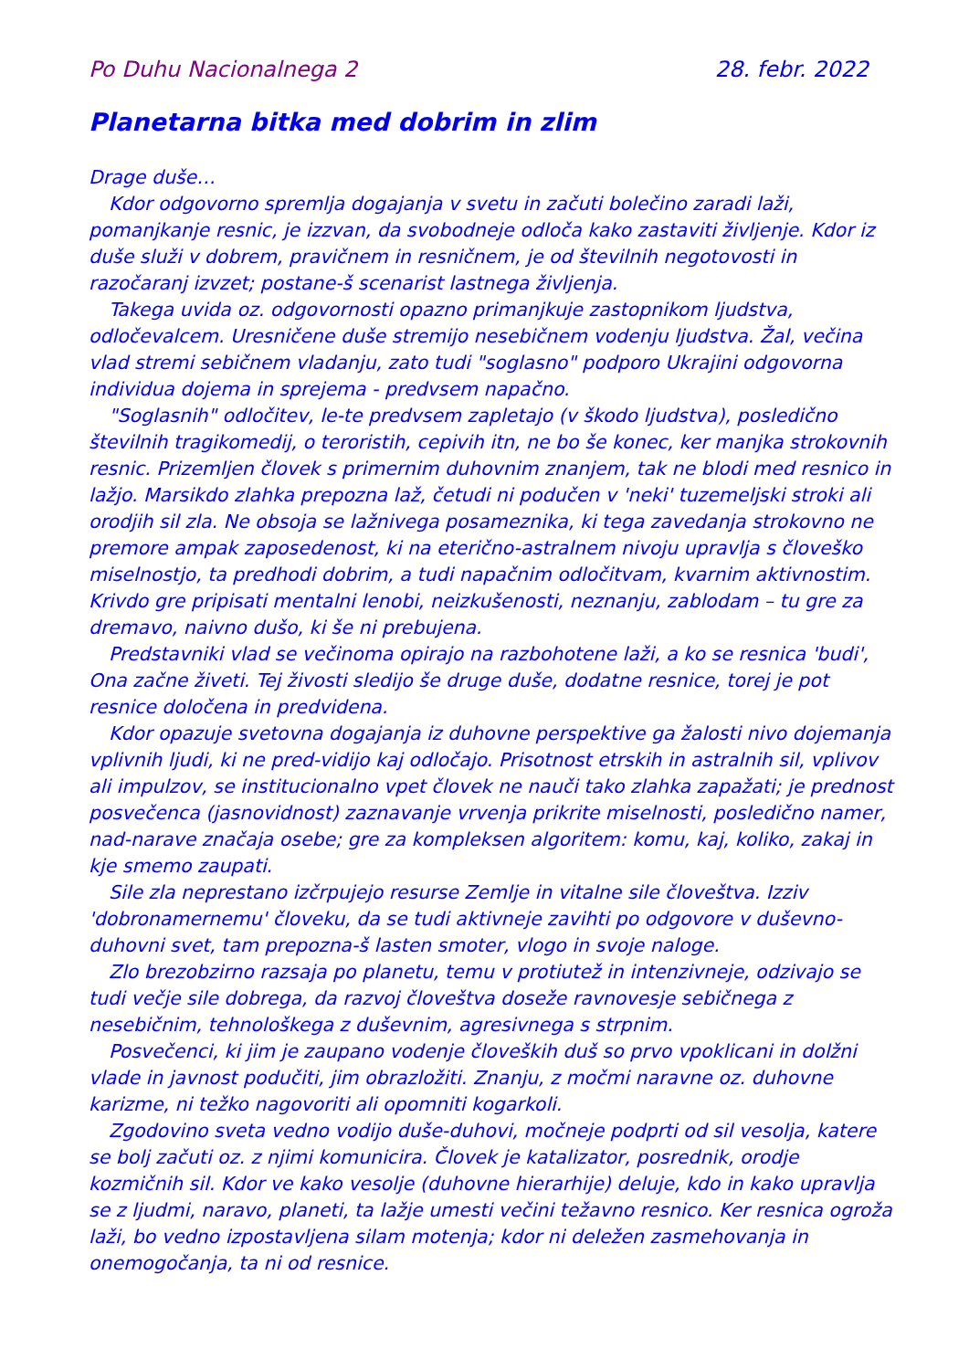Po Duhu Nacionalnega 2 28. febr. 2022
Planetarna bitka med dobrim in zlim
Drage duše…
Kdor odgovorno spremlja dogajanja v svetu in začuti bolečino zaradi laži, pomanjkanje resnic, je izzvan, da svobodneje odloča kako zastaviti življenje. Kdor iz duše služi v dobrem, pravičnem in resničnem, je od številnih negotovosti in razočaranj izvzet; postane-š scenarist lastnega življenja.
Takega uvida oz. odgovornosti opazno primanjkuje zastopnikom ljudstva, odločevalcem. Uresničene duše stremijo nesebičnem vodenju ljudstva. Žal, večina vlad stremi sebičnem vladanju, zato tudi "soglasno" podporo Ukrajini odgovorna individua dojema in sprejema - predvsem napačno.
"Soglasnih" odločitev, le-te predvsem zapletajo (v škodo ljudstva), posledično številnih tragikomedij, o teroristih, cepivih itn, ne bo še konec, ker manjka strokovnih resnic. Prizemljen človek s primernim duhovnim znanjem, tak ne blodi med resnico in lažjo. Marsikdo zlahka prepozna laž, četudi ni podučen v 'neki' tuzemeljski stroki ali orodjih sil zla. Ne obsoja se lažnivega posameznika, ki tega zavedanja strokovno ne premore ampak zaposedenost, ki na eterično-astralnem nivoju upravlja s človeško miselnostjo, ta predhodi dobrim, a tudi napačnim odločitvam, kvarnim aktivnostim. Krivdo gre pripisati mentalni lenobi, neizkušenosti, neznanju, zablodam – tu gre za dremavo, naivno dušo, ki še ni prebujena.
Predstavniki vlad se večinoma opirajo na razbohotene laži, a ko se resnica 'budi', Ona začne živeti. Tej živosti sledijo še druge duše, dodatne resnice, torej je pot resnice določena in predvidena.
Kdor opazuje svetovna dogajanja iz duhovne perspektive ga žalosti nivo dojemanja vplivnih ljudi, ki ne pred-vidijo kaj odločajo. Prisotnost etrskih in astralnih sil, vplivov ali impulzov, se institucionalno vpet človek ne nauči tako zlahka zapažati; je prednost posvečenca (jasnovidnost) zaznavanje vrvenja prikrite miselnosti, posledično namer, nad-narave značaja osebe; gre za kompleksen algoritem: komu, kaj, koliko, zakaj in kje smemo zaupati.
Sile zla neprestano izčrpujejo resurse Zemlje in vitalne sile človeštva. Izziv 'dobronamernemu' človeku, da se tudi aktivneje zavihti po odgovore v duševno-duhovni svet, tam prepozna-š lasten smoter, vlogo in svoje naloge.
Zlo brezobzirno razsaja po planetu, temu v protiutež in intenzivneje, odzivajo se tudi večje sile dobrega, da razvoj človeštva doseže ravnovesje sebičnega z nesebičnim, tehnološkega z duševnim, agresivnega s strpnim.
Posvečenci, ki jim je zaupano vodenje človeških duš so prvo vpoklicani in dolžni vlade in javnost podučiti, jim obrazložiti. Znanju, z močmi naravne oz. duhovne karizme, ni težko nagovoriti ali opomniti kogarkoli.
Zgodovino sveta vedno vodijo duše-duhovi, močneje podprti od sil vesolja, katere se bolj začuti oz. z njimi komunicira. Človek je katalizator, posrednik, orodje kozmičnih sil. Kdor ve kako vesolje (duhovne hierarhije) deluje, kdo in kako upravlja se z ljudmi, naravo, planeti, ta lažje umesti večini težavno resnico. Ker resnica ogroža laži, bo vedno izpostavljena silam motenja; kdor ni deležen zasmehovanja in onemogočanja, ta ni od resnice.